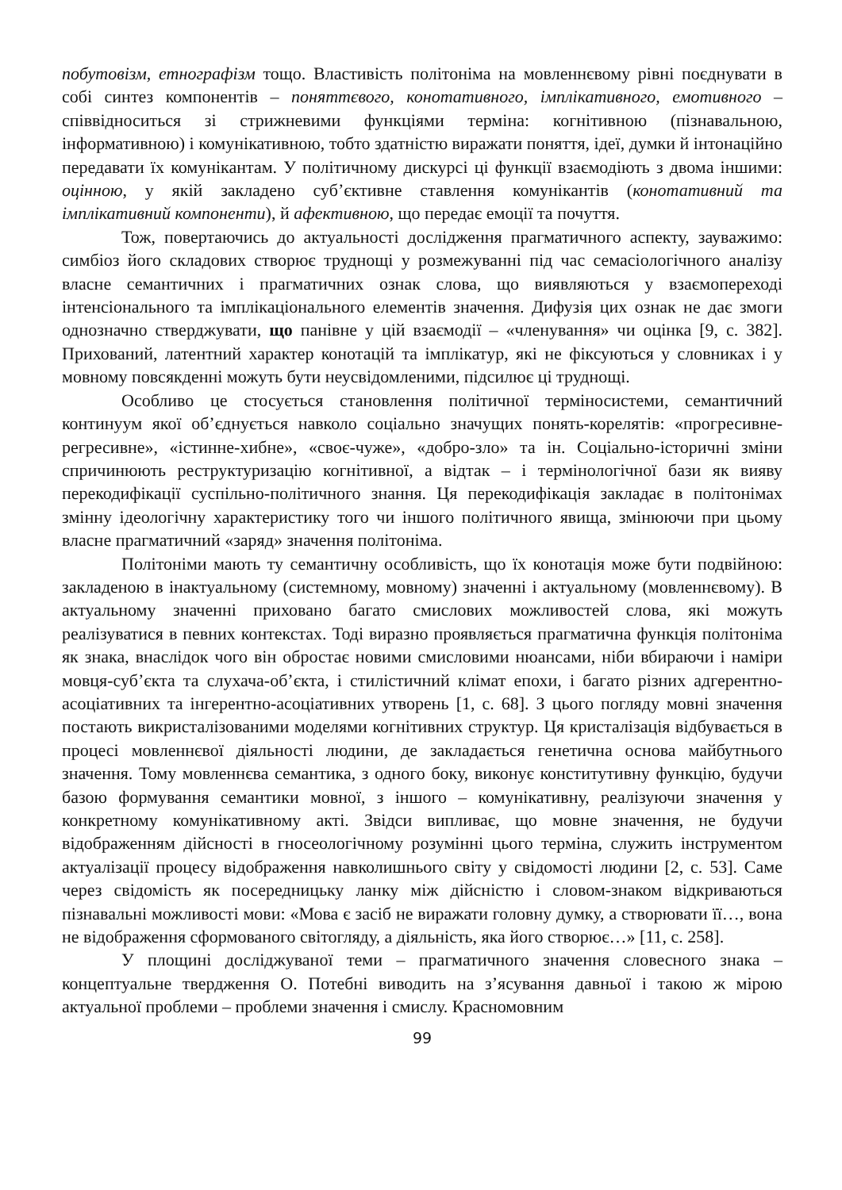побутовізм, етнографізм тощо. Властивість політоніма на мовленнєвому рівні поєднувати в собі синтез компонентів – поняттєвого, конотативного, імплікативного, емотивного – співвідноситься зі стрижневими функціями терміна: когнітивною (пізнавальною, інформативною) і комунікативною, тобто здатністю виражати поняття, ідеї, думки й інтонаційно передавати їх комунікантам. У політичному дискурсі ці функції взаємодіють з двома іншими: оцінною, у якій закладено суб’єктивне ставлення комунікантів (конотативний та імплікативний компоненти), й афективною, що передає емоції та почуття.
Тож, повертаючись до актуальності дослідження прагматичного аспекту, зауважимо: симбіоз його складових створює труднощі у розмежуванні під час семасіологічного аналізу власне семантичних і прагматичних ознак слова, що виявляються у взаємопереході інтенсіонального та імплікаціонального елементів значення. Дифузія цих ознак не дає змоги однозначно стверджувати, що панівне у цій взаємодії – «членування» чи оцінка [9, с. 382]. Прихований, латентний характер конотацій та імплікатур, які не фіксуються у словниках і у мовному повсякденні можуть бути неусвідомленими, підсилює ці труднощі.
Особливо це стосується становлення політичної терміносистеми, семантичний континуум якої об’єднується навколо соціально значущих понять-корелятів: «прогресивне-регресивне», «істинне-хибне», «своє-чуже», «добро-зло» та ін. Соціально-історичні зміни спричинюють реструктуризацію когнітивної, а відтак – і термінологічної бази як вияву перекодифікації суспільно-політичного знання. Ця перекодифікація закладає в політонімах змінну ідеологічну характеристику того чи іншого політичного явища, змінюючи при цьому власне прагматичний «заряд» значення політоніма.
Політоніми мають ту семантичну особливість, що їх конотація може бути подвійною: закладеною в інактуальному (системному, мовному) значенні і актуальному (мовленнєвому). В актуальному значенні приховано багато смислових можливостей слова, які можуть реалізуватися в певних контекстах. Тоді виразно проявляється прагматична функція політоніма як знака, внаслідок чого він обростає новими смисловими нюансами, ніби вбираючи і наміри мовця-суб’єкта та слухача-об’єкта, і стилістичний клімат епохи, і багато різних адгерентно-асоціативних та інгерентно-асоціативних утворень [1, с. 68]. З цього погляду мовні значення постають викристалізованими моделями когнітивних структур. Ця кристалізація відбувається в процесі мовленнєвої діяльності людини, де закладається генетична основа майбутнього значення. Тому мовленнєва семантика, з одного боку, виконує конститутивну функцію, будучи базою формування семантики мовної, з іншого – комунікативну, реалізуючи значення у конкретному комунікативному акті. Звідси випливає, що мовне значення, не будучи відображенням дійсності в гносеологічному розумінні цього терміна, служить інструментом актуалізації процесу відображення навколишнього світу у свідомості людини [2, с. 53]. Саме через свідомість як посередницьку ланку між дійсністю і словом-знаком відкриваються пізнавальні можливості мови: «Мова є засіб не виражати головну думку, а створювати її…, вона не відображення сформованого світогляду, а діяльність, яка його створює…» [11, с. 258].
У площині досліджуваної теми – прагматичного значення словесного знака – концептуальне твердження О. Потебні виводить на з’ясування давньої і такою ж мірою актуальної проблеми – проблеми значення і смислу. Красномовним
99